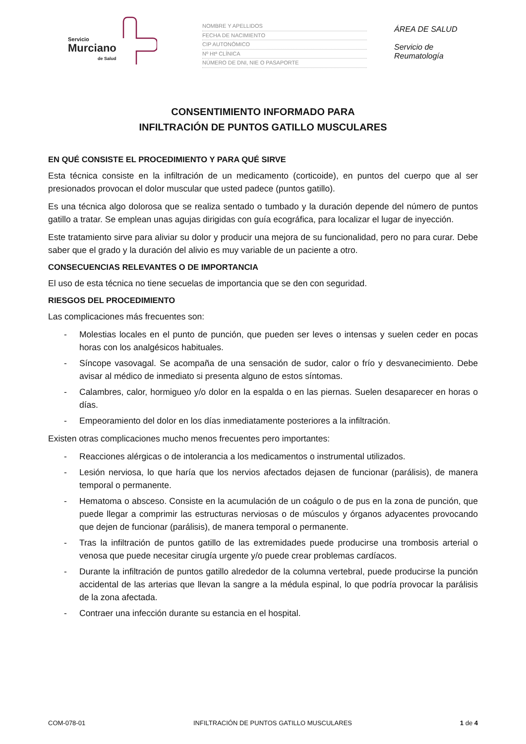Servicio
Murciano
de Salud
NOMBRE Y APELLIDOS
FECHA DE NACIMIENTO
CIP AUTONÓMICO
Nº Htª CLÍNICA
NÚMERO DE DNI, NIE O PASAPORTE
ÁREA DE SALUD
Servicio de Reumatología
CONSENTIMIENTO INFORMADO PARA
INFILTRACIÓN DE PUNTOS GATILLO MUSCULARES
EN QUÉ CONSISTE EL PROCEDIMIENTO Y PARA QUÉ SIRVE
Esta técnica consiste en la infiltración de un medicamento (corticoide), en puntos del cuerpo que al ser presionados provocan el dolor muscular que usted padece (puntos gatillo).
Es una técnica algo dolorosa que se realiza sentado o tumbado y la duración depende del número de puntos gatillo a tratar. Se emplean unas agujas dirigidas con guía ecográfica, para localizar el lugar de inyección.
Este tratamiento sirve para aliviar su dolor y producir una mejora de su funcionalidad, pero no para curar. Debe saber que el grado y la duración del alivio es muy variable de un paciente a otro.
CONSECUENCIAS RELEVANTES O DE IMPORTANCIA
El uso de esta técnica no tiene secuelas de importancia que se den con seguridad.
RIESGOS DEL PROCEDIMIENTO
Las complicaciones más frecuentes son:
- Molestias locales en el punto de punción, que pueden ser leves o intensas y suelen ceder en pocas horas con los analgésicos habituales.
- Síncope vasovagal. Se acompaña de una sensación de sudor, calor o frío y desvanecimiento. Debe avisar al médico de inmediato si presenta alguno de estos síntomas.
- Calambres, calor, hormigueo y/o dolor en la espalda o en las piernas. Suelen desaparecer en horas o días.
- Empeoramiento del dolor en los días inmediatamente posteriores a la infiltración.
Existen otras complicaciones mucho menos frecuentes pero importantes:
- Reacciones alérgicas o de intolerancia a los medicamentos o instrumental utilizados.
- Lesión nerviosa, lo que haría que los nervios afectados dejasen de funcionar (parálisis), de manera temporal o permanente.
- Hematoma o absceso. Consiste en la acumulación de un coágulo o de pus en la zona de punción, que puede llegar a comprimir las estructuras nerviosas o de músculos y órganos adyacentes provocando que dejen de funcionar (parálisis), de manera temporal o permanente.
- Tras la infiltración de puntos gatillo de las extremidades puede producirse una trombosis arterial o venosa que puede necesitar cirugía urgente y/o puede crear problemas cardíacos.
- Durante la infiltración de puntos gatillo alrededor de la columna vertebral, puede producirse la punción accidental de las arterias que llevan la sangre a la médula espinal, lo que podría provocar la parálisis de la zona afectada.
- Contraer una infección durante su estancia en el hospital.
COM-078-01 INFILTRACIÓN DE PUNTOS GATILLO MUSCULARES 1 de 4